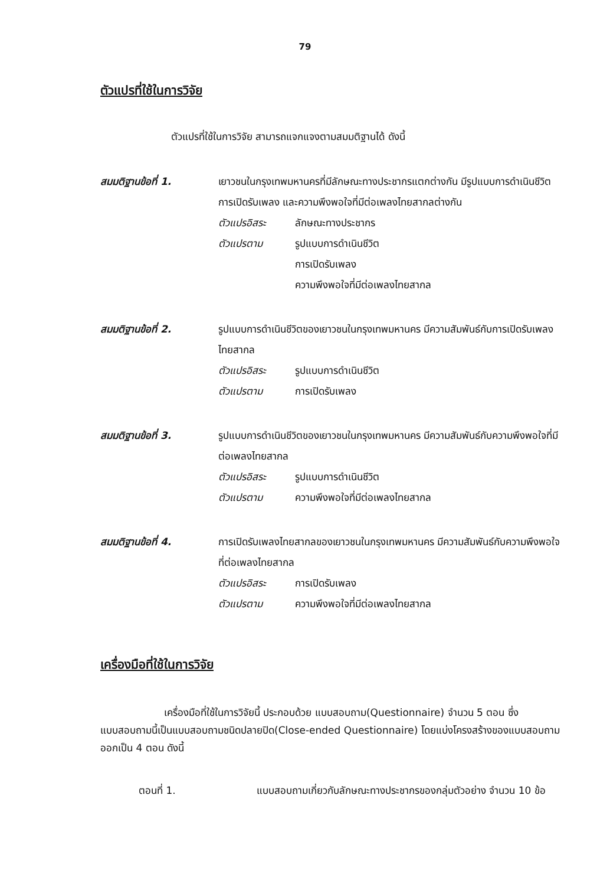79
ตัวแปรที่ใช้ในการวิจัย
ตัวแปรที่ใช้ในการวิจัย สามารถแจกแจงตามสมมติฐานได้ ดังนี้
สมมติฐานข้อที่ 1. เยาวชนในกรุงเทพมหานครที่มีลักษณะทางประชากรแตกต่างกัน มีรูปแบบการดำเนินชีวิต การเปิดรับเพลง และความพึงพอใจที่มีต่อเพลงไทยสากลต่างกัน
ตัวแปรอิสระ ลักษณะทางประชากร
ตัวแปรตาม รูปแบบการดำเนินชีวิต
การเปิดรับเพลง
ความพึงพอใจที่มีต่อเพลงไทยสากล
สมมติฐานข้อที่ 2. รูปแบบการดำเนินชีวิตของเยาวชนในกรุงเทพมหานคร มีความสัมพันธ์กับการเปิดรับเพลงไทยสากล
ตัวแปรอิสระ รูปแบบการดำเนินชีวิต
ตัวแปรตาม การเปิดรับเพลง
สมมติฐานข้อที่ 3. รูปแบบการดำเนินชีวิตของเยาวชนในกรุงเทพมหานคร มีความสัมพันธ์กับความพึงพอใจที่มีต่อเพลงไทยสากล
ตัวแปรอิสระ รูปแบบการดำเนินชีวิต
ตัวแปรตาม ความพึงพอใจที่มีต่อเพลงไทยสากล
สมมติฐานข้อที่ 4. การเปิดรับเพลงไทยสากลของเยาวชนในกรุงเทพมหานคร มีความสัมพันธ์กับความพึงพอใจที่ต่อเพลงไทยสากล
ตัวแปรอิสระ การเปิดรับเพลง
ตัวแปรตาม ความพึงพอใจที่มีต่อเพลงไทยสากล
เครื่องมือที่ใช้ในการวิจัย
เครื่องมือที่ใช้ในการวิจัยนี้ ประกอบด้วย แบบสอบถาม(Questionnaire) จำนวน 5 ตอน ซึ่งแบบสอบถามนี้เป็นแบบสอบถามชนิดปลายปิด(Close-ended Questionnaire) โดยแบ่งโครงสร้างของแบบสอบถามออกเป็น 4 ตอน ดังนี้
ตอนที่ 1. แบบสอบถามเกี่ยวกับลักษณะทางประชากรของกลุ่มตัวอย่าง จำนวน 10 ข้อ